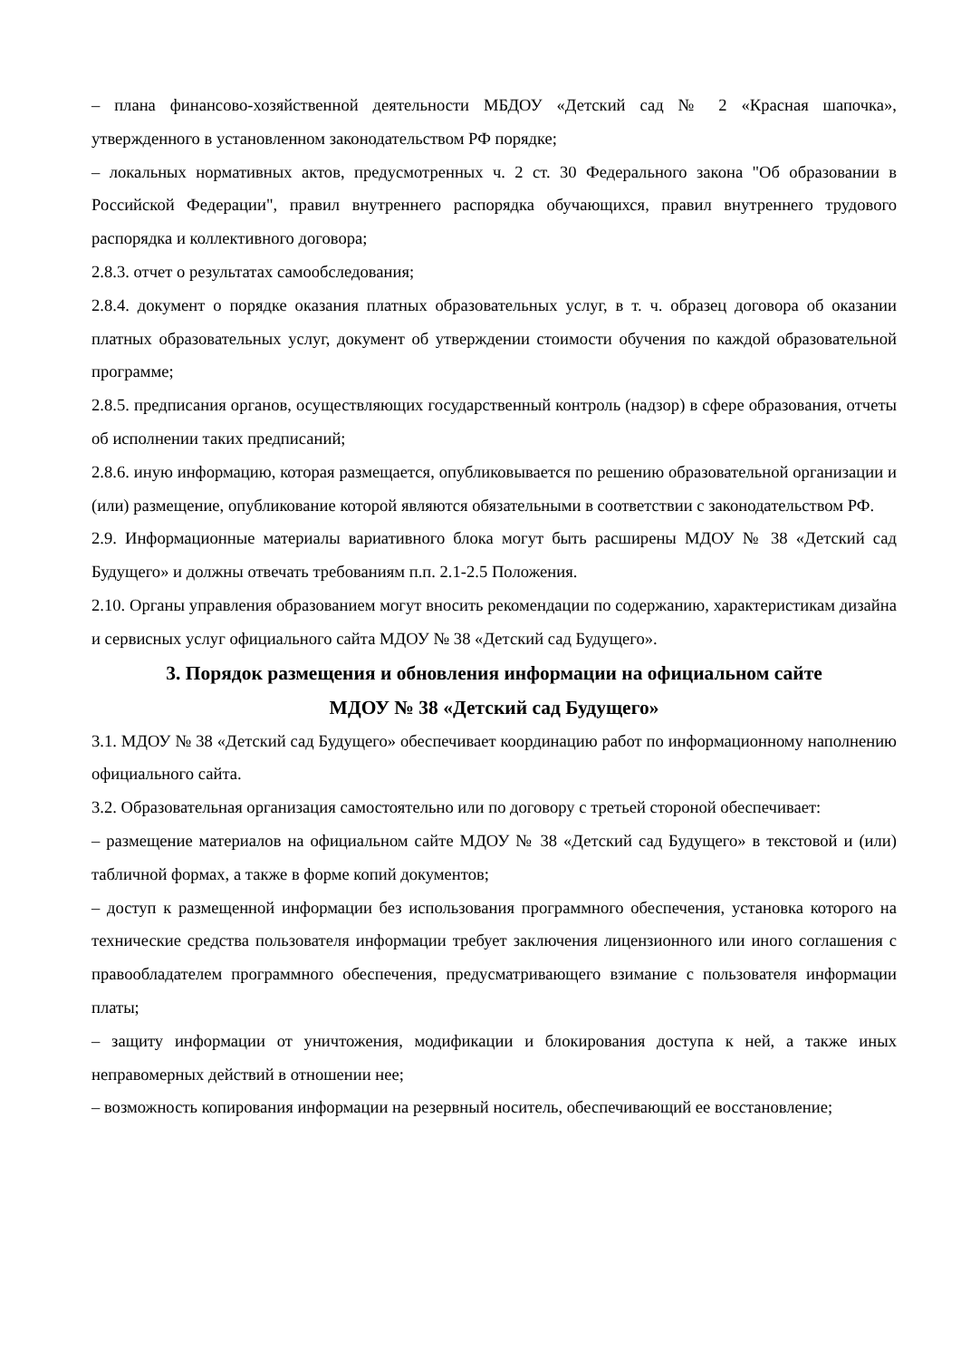– плана финансово-хозяйственной деятельности МБДОУ «Детский сад № 2 «Красная шапочка», утвержденного в установленном законодательством РФ порядке;
– локальных нормативных актов, предусмотренных ч. 2 ст. 30 Федерального закона "Об образовании в Российской Федерации", правил внутреннего распорядка обучающихся, правил внутреннего трудового распорядка и коллективного договора;
2.8.3. отчет о результатах самообследования;
2.8.4. документ о порядке оказания платных образовательных услуг, в т. ч. образец договора об оказании платных образовательных услуг, документ об утверждении стоимости обучения по каждой образовательной программе;
2.8.5. предписания органов, осуществляющих государственный контроль (надзор) в сфере образования, отчеты об исполнении таких предписаний;
2.8.6. иную информацию, которая размещается, опубликовывается по решению образовательной организации и (или) размещение, опубликование которой являются обязательными в соответствии с законодательством РФ.
2.9. Информационные материалы вариативного блока могут быть расширены МДОУ № 38 «Детский сад Будущего» и должны отвечать требованиям п.п. 2.1-2.5 Положения.
2.10. Органы управления образованием могут вносить рекомендации по содержанию, характеристикам дизайна и сервисных услуг официального сайта МДОУ № 38 «Детский сад Будущего».
3. Порядок размещения и обновления информации на официальном сайте
МДОУ № 38 «Детский сад Будущего»
3.1. МДОУ № 38 «Детский сад Будущего» обеспечивает координацию работ по информационному наполнению официального сайта.
3.2. Образовательная организация самостоятельно или по договору с третьей стороной обеспечивает:
– размещение материалов на официальном сайте МДОУ № 38 «Детский сад Будущего» в текстовой и (или) табличной формах, а также в форме копий документов;
– доступ к размещенной информации без использования программного обеспечения, установка которого на технические средства пользователя информации требует заключения лицензионного или иного соглашения с правообладателем программного обеспечения, предусматривающего взимание с пользователя информации платы;
– защиту информации от уничтожения, модификации и блокирования доступа к ней, а также иных неправомерных действий в отношении нее;
– возможность копирования информации на резервный носитель, обеспечивающий ее восстановление;